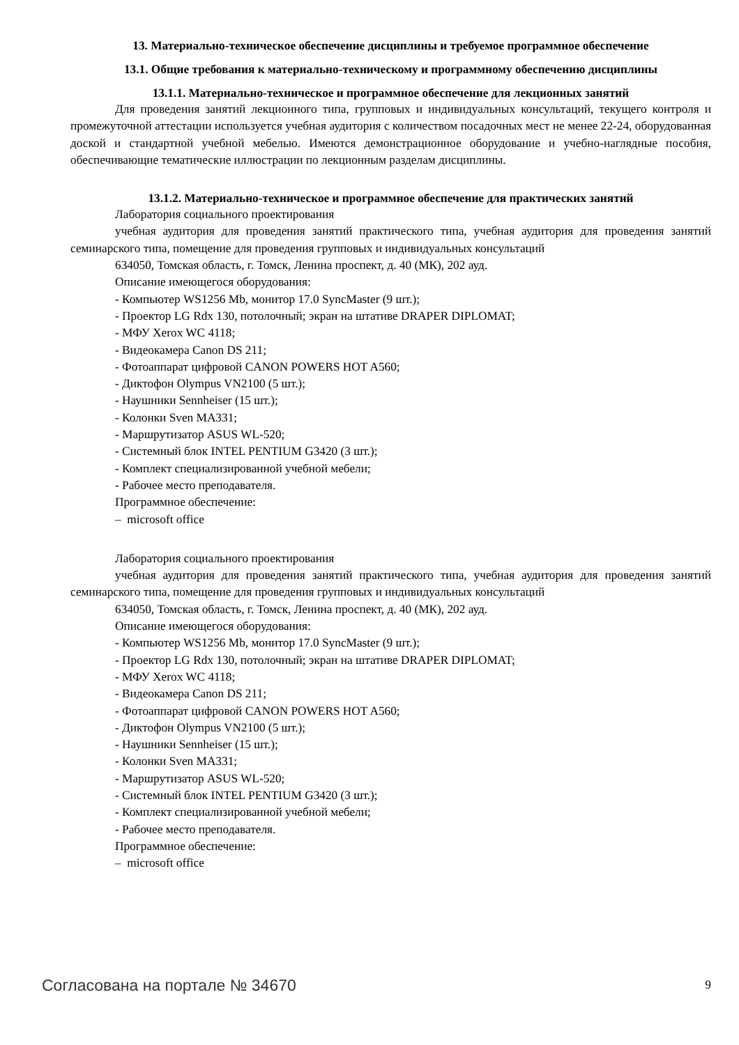13. Материально-техническое обеспечение дисциплины и требуемое программное обеспечение
13.1. Общие требования к материально-техническому и программному обеспечению дисциплины
13.1.1. Материально-техническое и программное обеспечение для лекционных занятий
Для проведения занятий лекционного типа, групповых и индивидуальных консультаций, текущего контроля и промежуточной аттестации используется учебная аудитория с количеством посадочных мест не менее 22-24, оборудованная доской и стандартной учебной мебелью. Имеются демонстрационное оборудование и учебно-наглядные пособия, обеспечивающие тематические иллюстрации по лекционным разделам дисциплины.
13.1.2. Материально-техническое и программное обеспечение для практических занятий
Лаборатория социального проектирования
учебная аудитория для проведения занятий практического типа, учебная аудитория для проведения занятий семинарского типа, помещение для проведения групповых и индивидуальных консультаций
634050, Томская область, г. Томск, Ленина проспект, д. 40 (МК), 202 ауд.
Описание имеющегося оборудования:
- Компьютер WS1256 Mb, монитор 17.0 SyncMaster (9 шт.);
- Проектор LG Rdx 130, потолочный; экран на штативе DRAPER DIPLOMAT;
- МФУ Xerox WC 4118;
- Видеокамера Canon DS 211;
- Фотоаппарат цифровой CANON POWERS HOT A560;
- Диктофон Olympus VN2100 (5 шт.);
- Наушники Sennheiser (15 шт.);
- Колонки Sven MA331;
- Маршрутизатор ASUS WL-520;
- Системный блок INTEL PENTIUM G3420 (3 шт.);
- Комплект специализированной учебной мебели;
- Рабочее место преподавателя.
Программное обеспечение:
– microsoft office
Лаборатория социального проектирования
учебная аудитория для проведения занятий практического типа, учебная аудитория для проведения занятий семинарского типа, помещение для проведения групповых и индивидуальных консультаций
634050, Томская область, г. Томск, Ленина проспект, д. 40 (МК), 202 ауд.
Описание имеющегося оборудования:
- Компьютер WS1256 Mb, монитор 17.0 SyncMaster (9 шт.);
- Проектор LG Rdx 130, потолочный; экран на штативе DRAPER DIPLOMAT;
- МФУ Xerox WC 4118;
- Видеокамера Canon DS 211;
- Фотоаппарат цифровой CANON POWERS HOT A560;
- Диктофон Olympus VN2100 (5 шт.);
- Наушники Sennheiser (15 шт.);
- Колонки Sven MA331;
- Маршрутизатор ASUS WL-520;
- Системный блок INTEL PENTIUM G3420 (3 шт.);
- Комплект специализированной учебной мебели;
- Рабочее место преподавателя.
Программное обеспечение:
– microsoft office
Согласована на портале № 34670 9